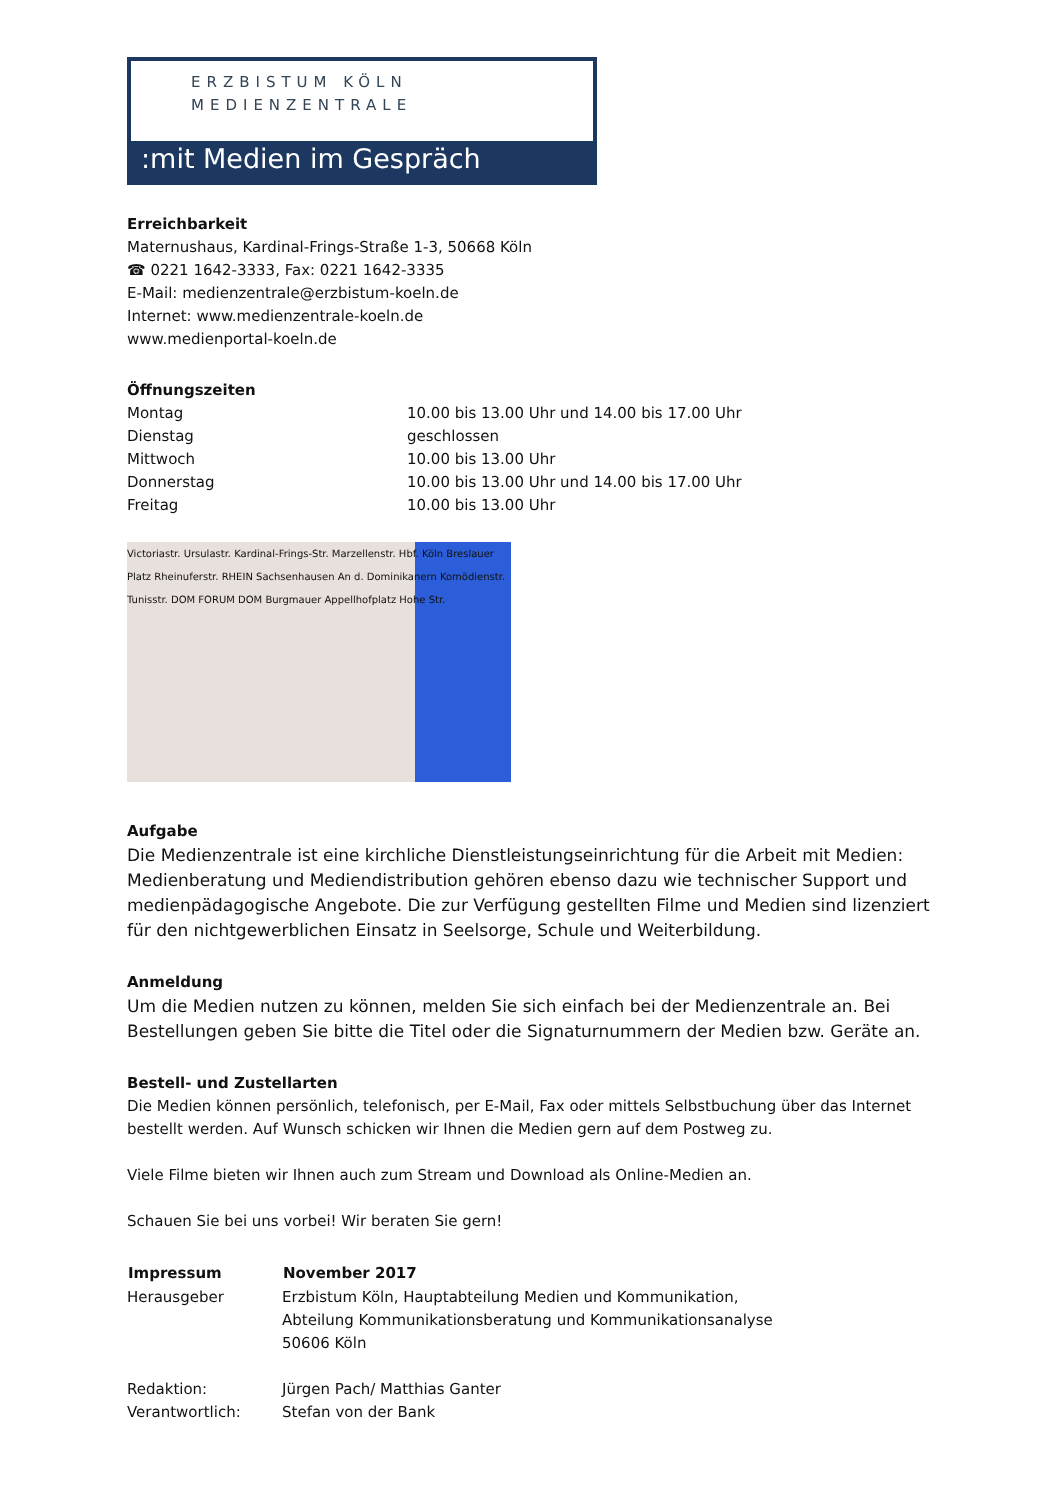ERZBISTUM KÖLN
MEDIENZENTRALE
:mit Medien im Gespräch
Erreichbarkeit
Maternushaus, Kardinal-Frings-Straße 1-3, 50668 Köln
☎ 0221 1642-3333, Fax: 0221 1642-3335
E-Mail: medienzentrale@erzbistum-koeln.de
Internet: www.medienzentrale-koeln.de
www.medienportal-koeln.de
Öffnungszeiten
| Montag | 10.00 bis 13.00 Uhr und 14.00 bis 17.00 Uhr |
| Dienstag | geschlossen |
| Mittwoch | 10.00 bis 13.00 Uhr |
| Donnerstag | 10.00 bis 13.00 Uhr und 14.00 bis 17.00 Uhr |
| Freitag | 10.00 bis 13.00 Uhr |
Victoriastr. Ursulastr. Kardinal-Frings-Str. Marzellenstr. Hbf. Köln Breslauer Platz Rheinuferstr. RHEIN Sachsenhausen An d. Dominikanern Komödienstr. Tunisstr. DOM FORUM DOM Burgmauer Appellhofplatz Hohe Str.
Aufgabe
Die Medienzentrale ist eine kirchliche Dienstleistungseinrichtung für die Arbeit mit Medien: Medienbera­tung und Mediendistribution gehören ebenso dazu wie technischer Support und medienpädagogische Angebote. Die zur Verfügung gestellten Filme und Medien sind lizenziert für den nichtgewerblichen Ein­satz in Seelsorge, Schule und Weiterbildung.
Anmeldung
Um die Medien nutzen zu können, melden Sie sich einfach bei der Medienzentrale an. Bei Bestellungen geben Sie bitte die Titel oder die Signaturnummern der Medien bzw. Geräte an.
Bestell- und Zustellarten
Die Medien können persönlich, telefonisch, per E-Mail, Fax oder mittels Selbstbuchung über das Internet bestellt werden. Auf Wunsch schicken wir Ihnen die Medien gern auf dem Postweg zu.
Viele Filme bieten wir Ihnen auch zum Stream und Download als Online-Medien an.
Schauen Sie bei uns vorbei! Wir beraten Sie gern!
| Impressum | November 2017 |
| --- | --- |
| Herausgeber | Erzbistum Köln, Hauptabteilung Medien und Kommunikation, Abteilung Kommunikationsberatung und Kommunikationsanalyse 50606 Köln |
| Redaktion: | Jürgen Pach/ Matthias Ganter |
| Verantwortlich: | Stefan von der Bank |